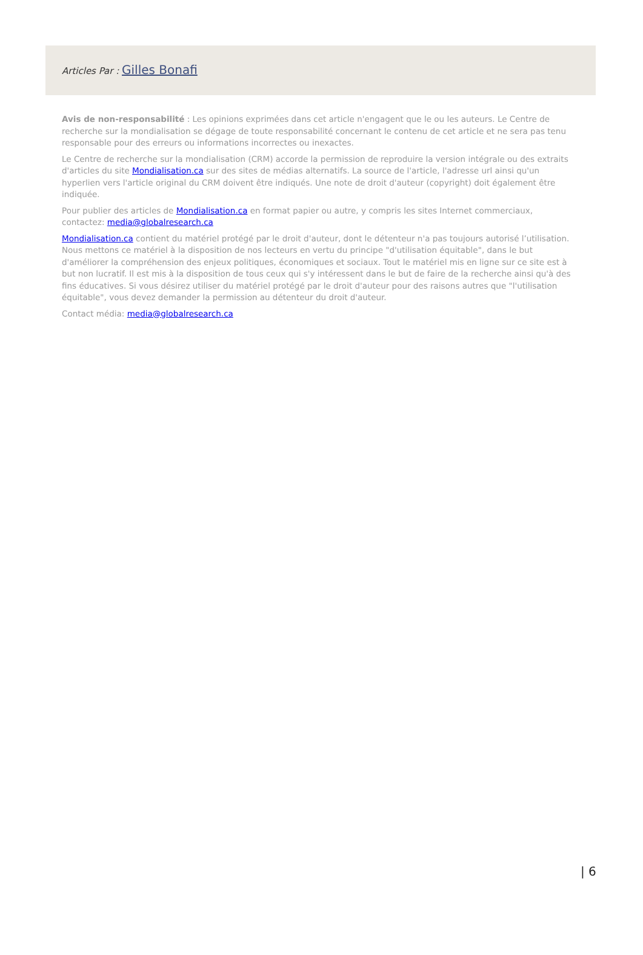Articles Par : Gilles Bonafi
Avis de non-responsabilité : Les opinions exprimées dans cet article n'engagent que le ou les auteurs. Le Centre de recherche sur la mondialisation se dégage de toute responsabilité concernant le contenu de cet article et ne sera pas tenu responsable pour des erreurs ou informations incorrectes ou inexactes.
Le Centre de recherche sur la mondialisation (CRM) accorde la permission de reproduire la version intégrale ou des extraits d'articles du site Mondialisation.ca sur des sites de médias alternatifs. La source de l'article, l'adresse url ainsi qu'un hyperlien vers l'article original du CRM doivent être indiqués. Une note de droit d'auteur (copyright) doit également être indiquée.
Pour publier des articles de Mondialisation.ca en format papier ou autre, y compris les sites Internet commerciaux, contactez: media@globalresearch.ca
Mondialisation.ca contient du matériel protégé par le droit d'auteur, dont le détenteur n'a pas toujours autorisé l’utilisation. Nous mettons ce matériel à la disposition de nos lecteurs en vertu du principe "d'utilisation équitable", dans le but d'améliorer la compréhension des enjeux politiques, économiques et sociaux. Tout le matériel mis en ligne sur ce site est à but non lucratif. Il est mis à la disposition de tous ceux qui s'y intéressent dans le but de faire de la recherche ainsi qu'à des fins éducatives. Si vous désirez utiliser du matériel protégé par le droit d'auteur pour des raisons autres que "l'utilisation équitable", vous devez demander la permission au détenteur du droit d'auteur.
Contact média: media@globalresearch.ca
| 6